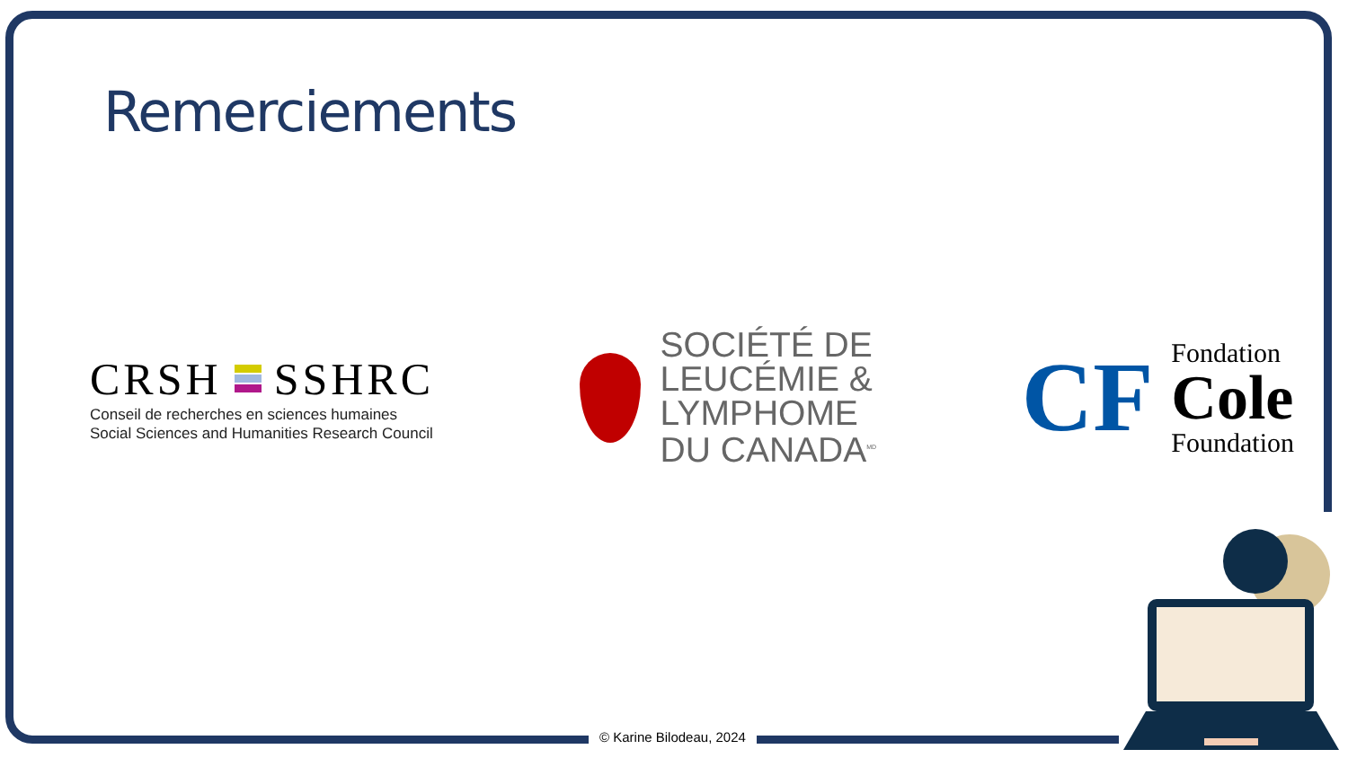Remerciements
CRSH SSHRC
Conseil de recherches en sciences humaines
Social Sciences and Humanities Research Council
SOCIÉTÉ DE
LEUCÉMIE &
LYMPHOME
DU CANADA<sup>MD</sup>
CF
Fondation
Cole
Foundation
© Karine Bilodeau, 2024